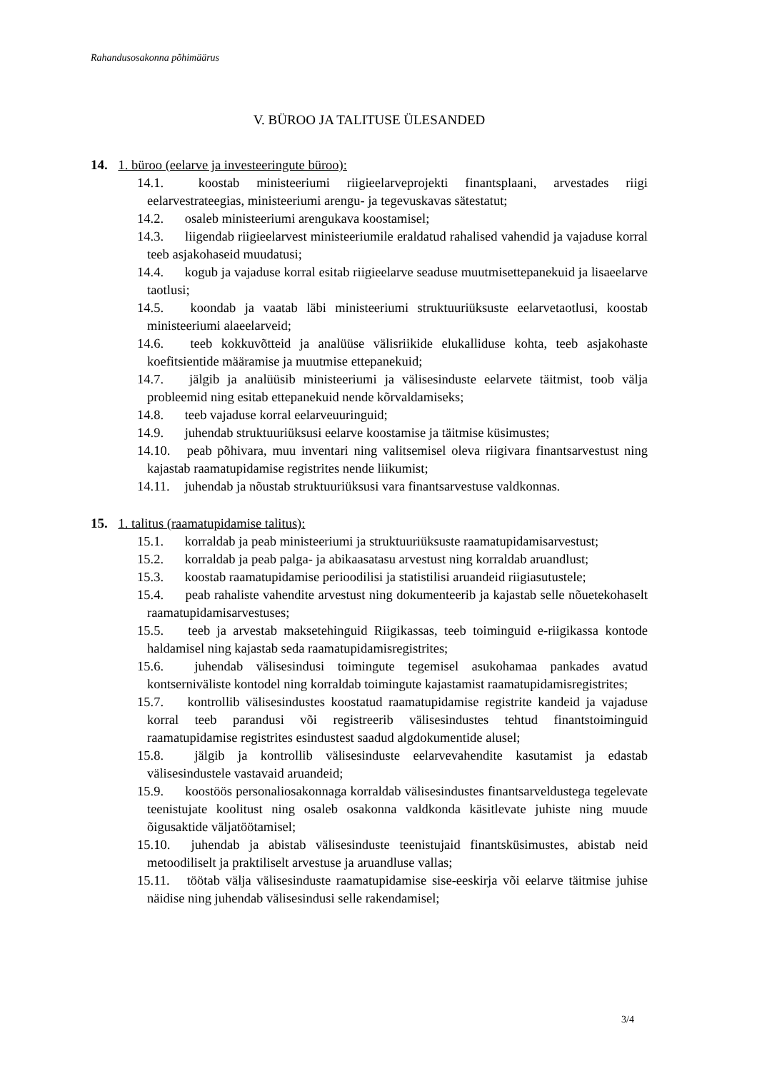Rahandusosakonna põhimäärus
V. BÜROO JA TALITUSE ÜLESANDED
14. 1. büroo (eelarve ja investeeringute büroo):
14.1. koostab ministeeriumi riigieelarveprojekti finantsplaani, arvestades riigi eelarvestrateegias, ministeeriumi arengu- ja tegevuskavas sätestatut;
14.2. osaleb ministeeriumi arengukava koostamisel;
14.3. liigendab riigieelarvest ministeeriumile eraldatud rahalised vahendid ja vajaduse korral teeb asjakohaseid muudatusi;
14.4. kogub ja vajaduse korral esitab riigieelarve seaduse muutmisettepanekuid ja lisaeelarve taotlusi;
14.5. koondab ja vaatab läbi ministeeriumi struktuuriüksuste eelarvetaotlusi, koostab ministeeriumi alaeelarveid;
14.6. teeb kokkuvõtteid ja analüüse välisriikide elukalliduse kohta, teeb asjakohaste koefitsientide määramise ja muutmise ettepanekuid;
14.7. jälgib ja analüüsib ministeeriumi ja välisesinduste eelarvete täitmist, toob välja probleemid ning esitab ettepanekuid nende kõrvaldamiseks;
14.8. teeb vajaduse korral eelarveuuringuid;
14.9. juhendab struktuuriüksusi eelarve koostamise ja täitmise küsimustes;
14.10. peab põhivara, muu inventari ning valitsemisel oleva riigivara finantsarvestust ning kajastab raamatupidamise registrites nende liikumist;
14.11. juhendab ja nõustab struktuuriüksusi vara finantsarvestuse valdkonnas.
15. 1. talitus (raamatupidamise talitus):
15.1. korraldab ja peab ministeeriumi ja struktuuriüksuste raamatupidamisarvestust;
15.2. korraldab ja peab palga- ja abikaasatasu arvestust ning korraldab aruandlust;
15.3. koostab raamatupidamise perioodilisi ja statistilisi aruandeid riigiasutustele;
15.4. peab rahaliste vahendite arvestust ning dokumenteerib ja kajastab selle nõuetekohaselt raamatupidamisarvestuses;
15.5. teeb ja arvestab maksetehinguid Riigikassas, teeb toiminguid e-riigikassa kontode haldamisel ning kajastab seda raamatupidamisregistrites;
15.6. juhendab välisesindusi toimingute tegemisel asukohamaa pankades avatud kontserniväliste kontodel ning korraldab toimingute kajastamist raamatupidamisregistrites;
15.7. kontrollib välisesindustes koostatud raamatupidamise registrite kandeid ja vajaduse korral teeb parandusi või registreerib välisesindustes tehtud finantstoiminguid raamatupidamise registrites esindustest saadud algdokumentide alusel;
15.8. jälgib ja kontrollib välisesinduste eelarvevahendite kasutamist ja edastab välisesindustele vastavaid aruandeid;
15.9. koostöös personaliosakonnaga korraldab välisesindustes finantsarveldustega tegelevate teenistujate koolitust ning osaleb osakonna valdkonda käsitlevate juhiste ning muude õigusaktide väljatöötamisel;
15.10. juhendab ja abistab välisesinduste teenistujaid finantsküsimustes, abistab neid metoodiliselt ja praktiliselt arvestuse ja aruandluse vallas;
15.11. töötab välja välisesinduste raamatupidamise sise-eeskirja või eelarve täitmise juhise näidise ning juhendab välisesindusi selle rakendamisel;
3/4